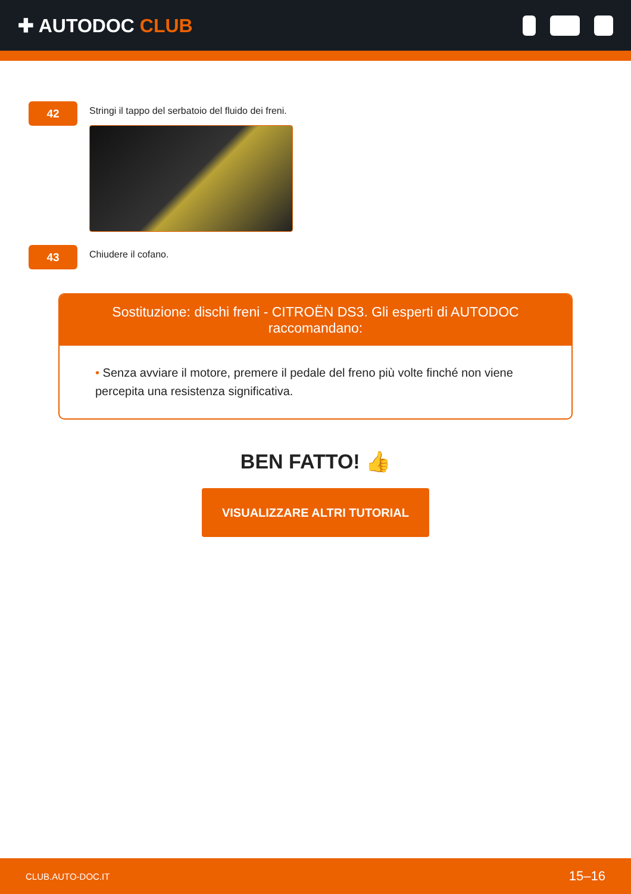✚ AUTODOC CLUB
42
Stringi il tappo del serbatoio del fluido dei freni.
43
Chiudere il cofano.
Sostituzione: dischi freni - CITROËN DS3. Gli esperti di AUTODOC raccomandano:
• Senza avviare il motore, premere il pedale del freno più volte finché non viene percepita una resistenza significativa.
BEN FATTO! 👍
VISUALIZZARE ALTRI TUTORIAL
CLUB.AUTO-DOC.IT 15–16